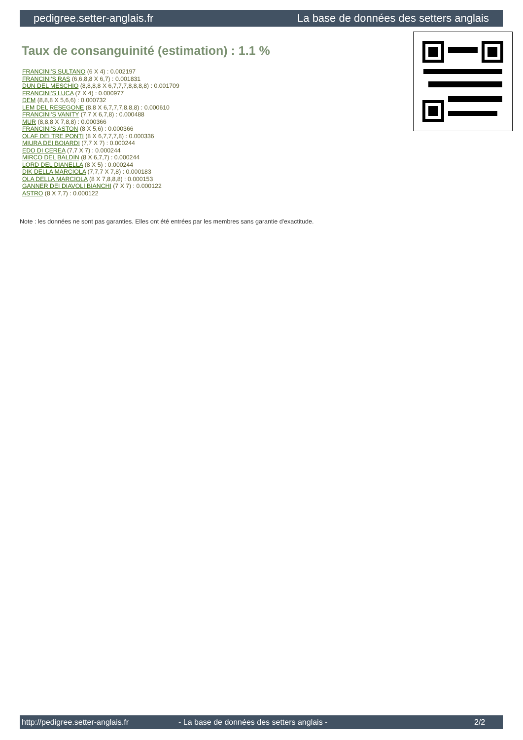pedigree.setter-anglais.fr La base de données des setters anglais
Taux de consanguinité (estimation) : 1.1 %
FRANCINI'S SULTANO (6 X 4) : 0.002197
FRANCINI'S RAS (6,6,8,8 X 6,7) : 0.001831
DUN DEL MESCHIO (8,8,8,8 X 6,7,7,7,8,8,8,8) : 0.001709
FRANCINI'S LUCA (7 X 4) : 0.000977
DEM (8,8,8 X 5,6,6) : 0.000732
LEM DEL RESEGONE (8,8 X 6,7,7,7,8,8,8) : 0.000610
FRANCINI'S VANITY (7,7 X 6,7,8) : 0.000488
MUR (8,8,8 X 7,8,8) : 0.000366
FRANCINI'S ASTON (8 X 5,6) : 0.000366
OLAF DEI TRE PONTI (8 X 6,7,7,7,8) : 0.000336
MIURA DEI BOIARDI (7,7 X 7) : 0.000244
EDO DI CEREA (7,7 X 7) : 0.000244
MIRCO DEL BALDIN (8 X 6,7,7) : 0.000244
LORD DEL DIANELLA (8 X 5) : 0.000244
DIK DELLA MARCIOLA (7,7,7 X 7,8) : 0.000183
OLA DELLA MARCIOLA (8 X 7,8,8,8) : 0.000153
GANNER DEI DIAVOLI BIANCHI (7 X 7) : 0.000122
ASTRO (8 X 7,7) : 0.000122
Note : les données ne sont pas garanties. Elles ont été entrées par les membres sans garantie d'exactitude.
http://pedigree.setter-anglais.fr - La base de données des setters anglais - 2/2